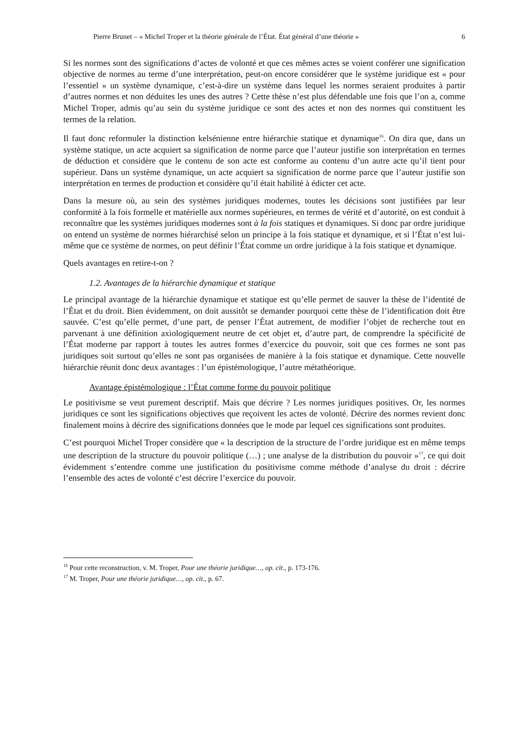Pierre Brunet – « Michel Troper et la théorie générale de l’État. État général d’une théorie » 6
Si les normes sont des significations d’actes de volonté et que ces mêmes actes se voient conférer une signification objective de normes au terme d’une interprétation, peut-on encore considérer que le système juridique est « pour l’essentiel » un système dynamique, c’est-à-dire un système dans lequel les normes seraient produites à partir d’autres normes et non déduites les unes des autres ? Cette thèse n’est plus défendable une fois que l’on a, comme Michel Troper, admis qu’au sein du système juridique ce sont des actes et non des normes qui constituent les termes de la relation.
Il faut donc reformuler la distinction kelsénienne entre hiérarchie statique et dynamique<sup>16</sup>. On dira que, dans un système statique, un acte acquiert sa signification de norme parce que l’auteur justifie son interprétation en termes de déduction et considère que le contenu de son acte est conforme au contenu d’un autre acte qu’il tient pour supérieur. Dans un système dynamique, un acte acquiert sa signification de norme parce que l’auteur justifie son interprétation en termes de production et considère qu’il était habilité à édicter cet acte.
Dans la mesure où, au sein des systèmes juridiques modernes, toutes les décisions sont justifiées par leur conformité à la fois formelle et matérielle aux normes supérieures, en termes de vérité et d’autorité, on est conduit à reconnaître que les systèmes juridiques modernes sont à la fois statiques et dynamiques. Si donc par ordre juridique on entend un système de normes hiérarchisé selon un principe à la fois statique et dynamique, et si l’État n’est lui-même que ce système de normes, on peut définir l’État comme un ordre juridique à la fois statique et dynamique.
Quels avantages en retire-t-on ?
1.2. Avantages de la hiérarchie dynamique et statique
Le principal avantage de la hiérarchie dynamique et statique est qu’elle permet de sauver la thèse de l’identité de l’État et du droit. Bien évidemment, on doit aussitôt se demander pourquoi cette thèse de l’identification doit être sauvée. C’est qu’elle permet, d’une part, de penser l’État autrement, de modifier l’objet de recherche tout en parvenant à une définition axiologiquement neutre de cet objet et, d’autre part, de comprendre la spécificité de l’État moderne par rapport à toutes les autres formes d’exercice du pouvoir, soit que ces formes ne sont pas juridiques soit surtout qu’elles ne sont pas organisées de manière à la fois statique et dynamique. Cette nouvelle hiérarchie réunit donc deux avantages : l’un épistémologique, l’autre métathéorique.
Avantage épistémologique : l’État comme forme du pouvoir politique
Le positivisme se veut purement descriptif. Mais que décrire ? Les normes juridiques positives. Or, les normes juridiques ce sont les significations objectives que reçoivent les actes de volonté. Décrire des normes revient donc finalement moins à décrire des significations données que le mode par lequel ces significations sont produites.
C’est pourquoi Michel Troper considère que « la description de la structure de l’ordre juridique est en même temps une description de la structure du pouvoir politique (…) ; une analyse de la distribution du pouvoir »<sup>17</sup>, ce qui doit évidemment s’entendre comme une justification du positivisme comme méthode d’analyse du droit : décrire l’ensemble des actes de volonté c’est décrire l’exercice du pouvoir.
<sup>16</sup> Pour cette reconstruction, v. M. Troper, Pour une théorie juridique…, op. cit., p. 173-176.
<sup>17</sup> M. Troper, Pour une théorie juridique…, op. cit., p. 67.